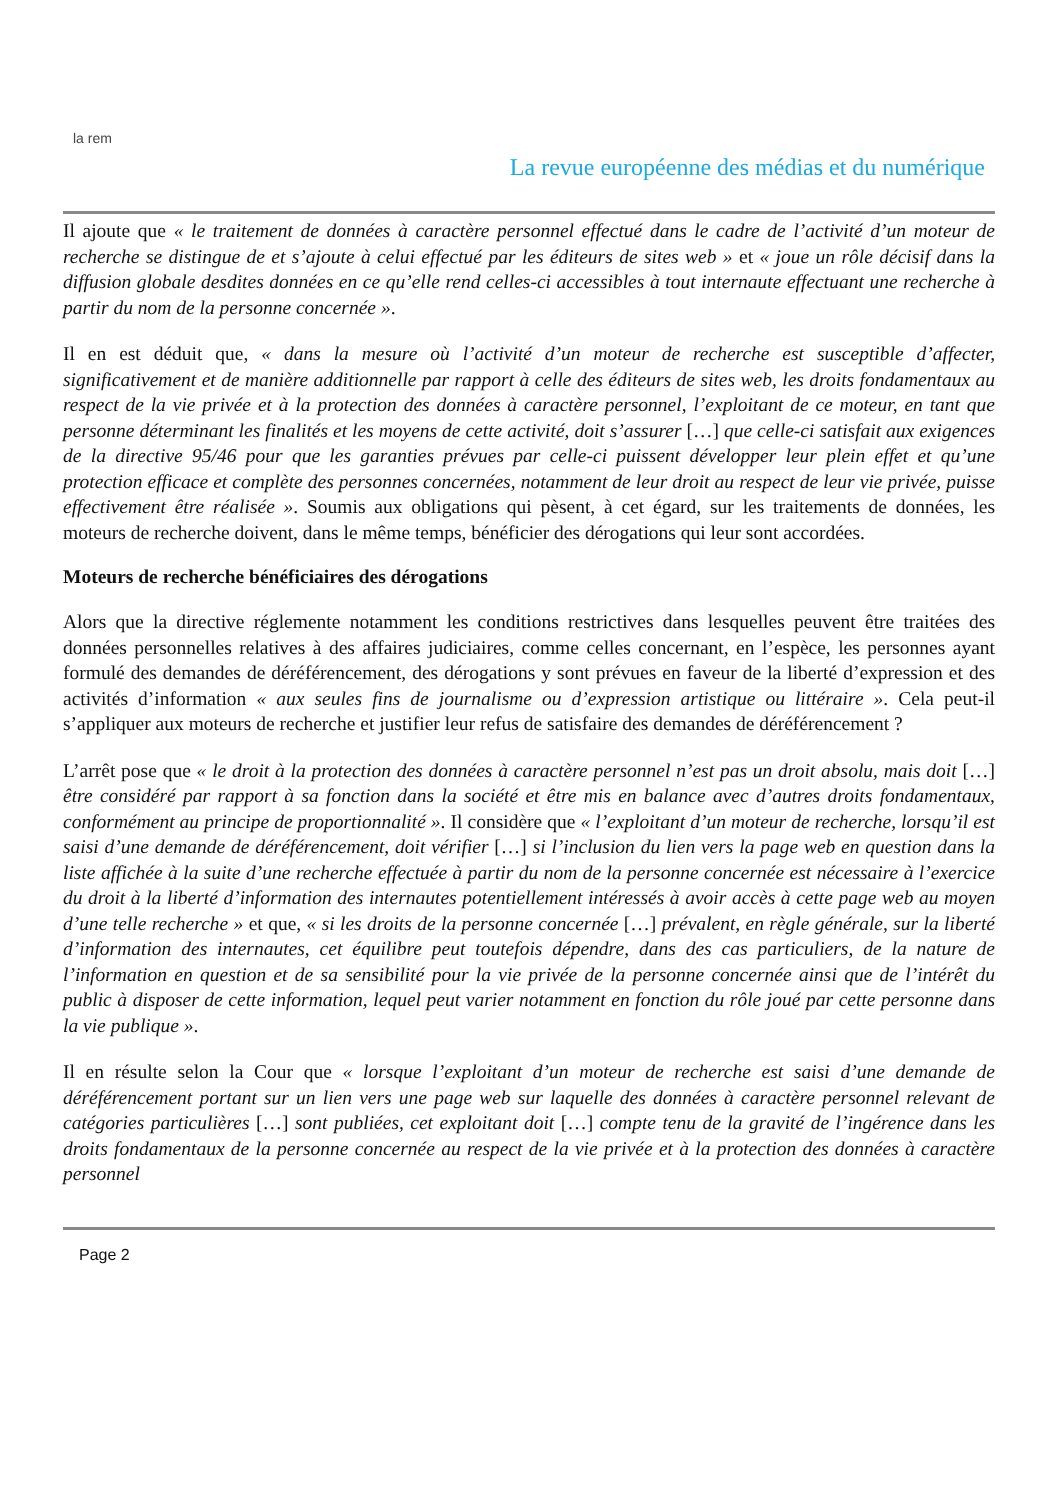la rem
La revue européenne des médias et du numérique
Il ajoute que « le traitement de données à caractère personnel effectué dans le cadre de l’activité d’un moteur de recherche se distingue de et s’ajoute à celui effectué par les éditeurs de sites web » et « joue un rôle décisif dans la diffusion globale desdites données en ce qu’elle rend celles-ci accessibles à tout internaute effectuant une recherche à partir du nom de la personne concernée ».
Il en est déduit que, « dans la mesure où l’activité d’un moteur de recherche est susceptible d’affecter, significativement et de manière additionnelle par rapport à celle des éditeurs de sites web, les droits fondamentaux au respect de la vie privée et à la protection des données à caractère personnel, l’exploitant de ce moteur, en tant que personne déterminant les finalités et les moyens de cette activité, doit s’assurer […] que celle-ci satisfait aux exigences de la directive 95/46 pour que les garanties prévues par celle-ci puissent développer leur plein effet et qu’une protection efficace et complète des personnes concernées, notamment de leur droit au respect de leur vie privée, puisse effectivement être réalisée ». Soumis aux obligations qui pèsent, à cet égard, sur les traitements de données, les moteurs de recherche doivent, dans le même temps, bénéficier des dérogations qui leur sont accordées.
Moteurs de recherche bénéficiaires des dérogations
Alors que la directive réglemente notamment les conditions restrictives dans lesquelles peuvent être traitées des données personnelles relatives à des affaires judiciaires, comme celles concernant, en l’espèce, les personnes ayant formulé des demandes de déréférencement, des dérogations y sont prévues en faveur de la liberté d’expression et des activités d’information « aux seules fins de journalisme ou d’expression artistique ou littéraire ». Cela peut-il s’appliquer aux moteurs de recherche et justifier leur refus de satisfaire des demandes de déréférencement ?
L’arrêt pose que « le droit à la protection des données à caractère personnel n’est pas un droit absolu, mais doit […] être considéré par rapport à sa fonction dans la société et être mis en balance avec d’autres droits fondamentaux, conformément au principe de proportionnalité ». Il considère que « l’exploitant d’un moteur de recherche, lorsqu’il est saisi d’une demande de déréférencement, doit vérifier […] si l’inclusion du lien vers la page web en question dans la liste affichée à la suite d’une recherche effectuée à partir du nom de la personne concernée est nécessaire à l’exercice du droit à la liberté d’information des internautes potentiellement intéressés à avoir accès à cette page web au moyen d’une telle recherche » et que, « si les droits de la personne concernée […] prévalent, en règle générale, sur la liberté d’information des internautes, cet équilibre peut toutefois dépendre, dans des cas particuliers, de la nature de l’information en question et de sa sensibilité pour la vie privée de la personne concernée ainsi que de l’intérêt du public à disposer de cette information, lequel peut varier notamment en fonction du rôle joué par cette personne dans la vie publique ».
Il en résulte selon la Cour que « lorsque l’exploitant d’un moteur de recherche est saisi d’une demande de déréférencement portant sur un lien vers une page web sur laquelle des données à caractère personnel relevant de catégories particulières […] sont publiées, cet exploitant doit […] compte tenu de la gravité de l’ingérence dans les droits fondamentaux de la personne concernée au respect de la vie privée et à la protection des données à caractère personnel
Page 2